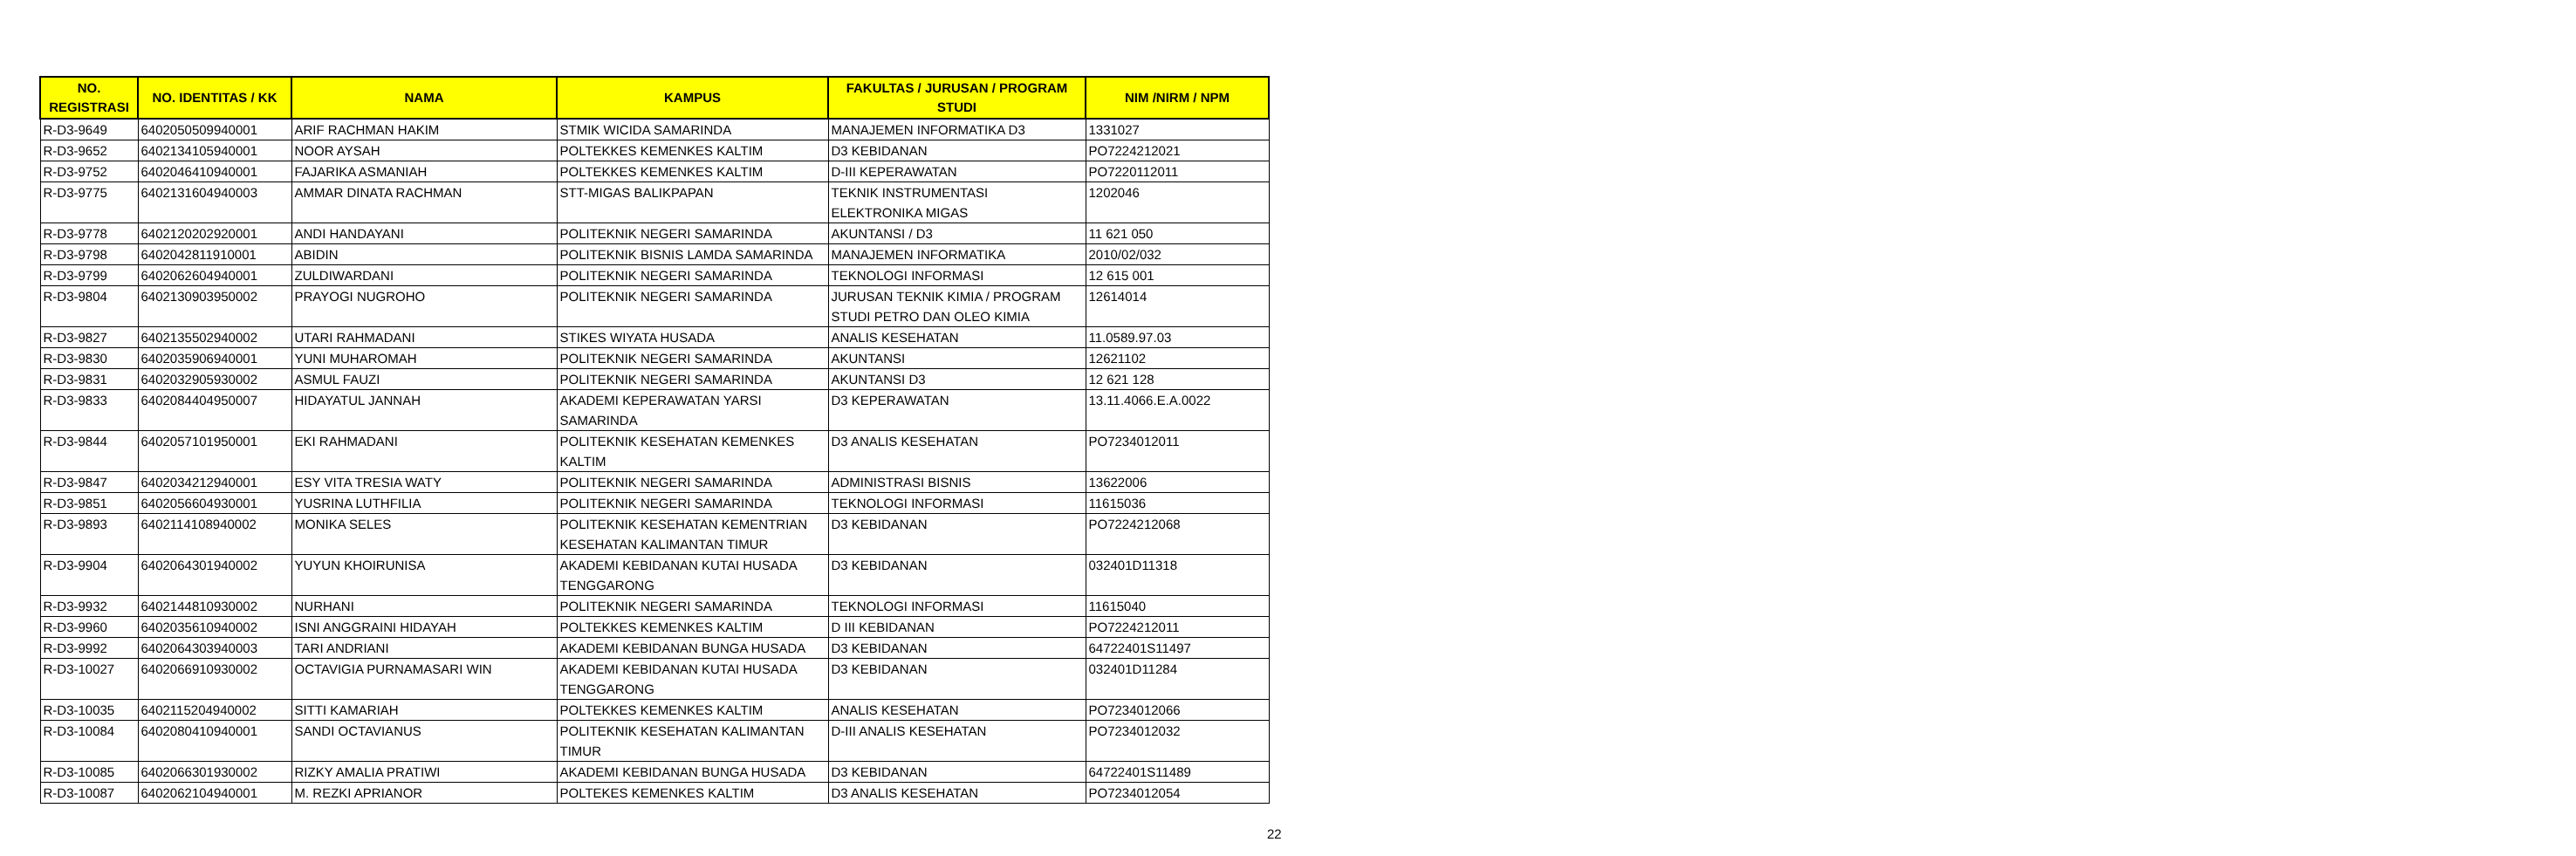| NO. REGISTRASI | NO. IDENTITAS / KK | NAMA | KAMPUS | FAKULTAS / JURUSAN / PROGRAM STUDI | NIM /NIRM / NPM |
| --- | --- | --- | --- | --- | --- |
| R-D3-9649 | 6402050509940001 | ARIF RACHMAN HAKIM | STMIK WICIDA SAMARINDA | MANAJEMEN INFORMATIKA D3 | 1331027 |
| R-D3-9652 | 6402134105940001 | NOOR AYSAH | POLTEKKES KEMENKES KALTIM | D3 KEBIDANAN | PO7224212021 |
| R-D3-9752 | 6402046410940001 | FAJARIKA ASMANIAH | POLTEKKES KEMENKES KALTIM | D-III KEPERAWATAN | PO7220112011 |
| R-D3-9775 | 6402131604940003 | AMMAR DINATA RACHMAN | STT-MIGAS BALIKPAPAN | TEKNIK INSTRUMENTASI ELEKTRONIKA MIGAS | 1202046 |
| R-D3-9778 | 6402120202920001 | ANDI HANDAYANI | POLITEKNIK NEGERI SAMARINDA | AKUNTANSI / D3 | 11 621 050 |
| R-D3-9798 | 6402042811910001 | ABIDIN | POLITEKNIK BISNIS LAMDA SAMARINDA | MANAJEMEN INFORMATIKA | 2010/02/032 |
| R-D3-9799 | 6402062604940001 | ZULDIWARDANI | POLITEKNIK NEGERI SAMARINDA | TEKNOLOGI INFORMASI | 12 615 001 |
| R-D3-9804 | 6402130903950002 | PRAYOGI NUGROHO | POLITEKNIK NEGERI SAMARINDA | JURUSAN TEKNIK KIMIA / PROGRAM STUDI PETRO DAN OLEO KIMIA | 12614014 |
| R-D3-9827 | 6402135502940002 | UTARI RAHMADANI | STIKES WIYATA HUSADA | ANALIS KESEHATAN | 11.0589.97.03 |
| R-D3-9830 | 6402035906940001 | YUNI MUHAROMAH | POLITEKNIK NEGERI SAMARINDA | AKUNTANSI | 12621102 |
| R-D3-9831 | 6402032905930002 | ASMUL FAUZI | POLITEKNIK NEGERI SAMARINDA | AKUNTANSI D3 | 12 621 128 |
| R-D3-9833 | 6402084404950007 | HIDAYATUL JANNAH | AKADEMI KEPERAWATAN YARSI SAMARINDA | D3 KEPERAWATAN | 13.11.4066.E.A.0022 |
| R-D3-9844 | 6402057101950001 | EKI RAHMADANI | POLITEKNIK KESEHATAN KEMENKES KALTIM | D3 ANALIS KESEHATAN | PO7234012011 |
| R-D3-9847 | 6402034212940001 | ESY VITA TRESIA WATY | POLITEKNIK NEGERI SAMARINDA | ADMINISTRASI BISNIS | 13622006 |
| R-D3-9851 | 6402056604930001 | YUSRINA LUTHFILIA | POLITEKNIK NEGERI SAMARINDA | TEKNOLOGI INFORMASI | 11615036 |
| R-D3-9893 | 6402114108940002 | MONIKA SELES | POLITEKNIK KESEHATAN KEMENTRIAN KESEHATAN KALIMANTAN TIMUR | D3 KEBIDANAN | PO7224212068 |
| R-D3-9904 | 6402064301940002 | YUYUN KHOIRUNISA | AKADEMI KEBIDANAN KUTAI HUSADA TENGGARONG | D3 KEBIDANAN | 032401D11318 |
| R-D3-9932 | 6402144810930002 | NURHANI | POLITEKNIK NEGERI SAMARINDA | TEKNOLOGI INFORMASI | 11615040 |
| R-D3-9960 | 6402035610940002 | ISNI ANGGRAINI HIDAYAH | POLTEKKES KEMENKES KALTIM | D III KEBIDANAN | PO7224212011 |
| R-D3-9992 | 6402064303940003 | TARI ANDRIANI | AKADEMI KEBIDANAN BUNGA HUSADA | D3 KEBIDANAN | 64722401S11497 |
| R-D3-10027 | 6402066910930002 | OCTAVIGIA PURNAMASARI WIN | AKADEMI KEBIDANAN KUTAI HUSADA TENGGARONG | D3 KEBIDANAN | 032401D11284 |
| R-D3-10035 | 6402115204940002 | SITTI KAMARIAH | POLTEKKES KEMENKES KALTIM | ANALIS KESEHATAN | PO7234012066 |
| R-D3-10084 | 6402080410940001 | SANDI OCTAVIANUS | POLITEKNIK KESEHATAN KALIMANTAN TIMUR | D-III ANALIS KESEHATAN | PO7234012032 |
| R-D3-10085 | 6402066301930002 | RIZKY AMALIA PRATIWI | AKADEMI KEBIDANAN BUNGA HUSADA | D3 KEBIDANAN | 64722401S11489 |
| R-D3-10087 | 6402062104940001 | M. REZKI APRIANOR | POLTEKES KEMENKES KALTIM | D3 ANALIS KESEHATAN | PO7234012054 |
22